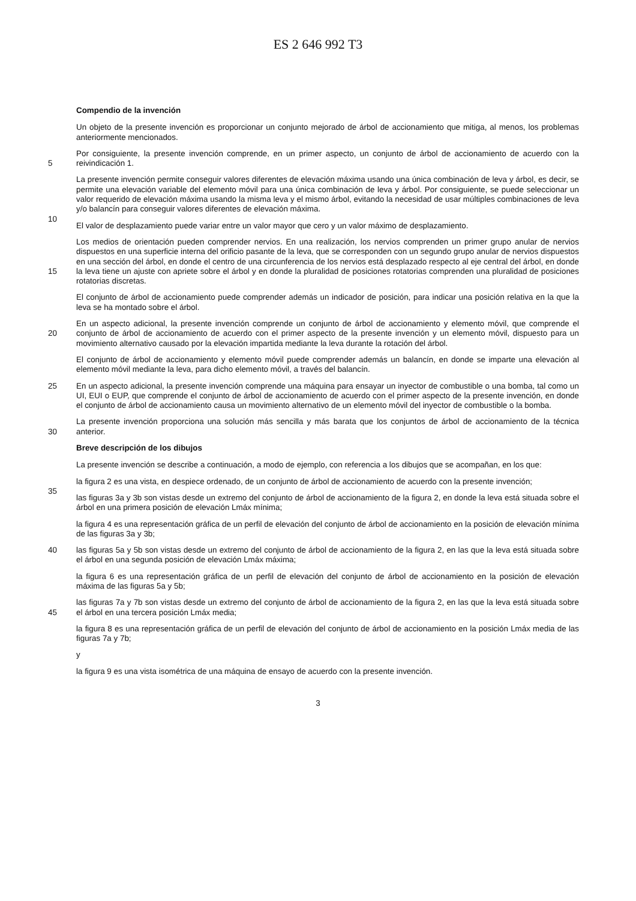ES 2 646 992 T3
Compendio de la invención
Un objeto de la presente invención es proporcionar un conjunto mejorado de árbol de accionamiento que mitiga, al menos, los problemas anteriormente mencionados.
5 Por consiguiente, la presente invención comprende, en un primer aspecto, un conjunto de árbol de accionamiento de acuerdo con la reivindicación 1.
10 La presente invención permite conseguir valores diferentes de elevación máxima usando una única combinación de leva y árbol, es decir, se permite una elevación variable del elemento móvil para una única combinación de leva y árbol. Por consiguiente, se puede seleccionar un valor requerido de elevación máxima usando la misma leva y el mismo árbol, evitando la necesidad de usar múltiples combinaciones de leva y/o balancín para conseguir valores diferentes de elevación máxima.
El valor de desplazamiento puede variar entre un valor mayor que cero y un valor máximo de desplazamiento.
15 Los medios de orientación pueden comprender nervios. En una realización, los nervios comprenden un primer grupo anular de nervios dispuestos en una superficie interna del orificio pasante de la leva, que se corresponden con un segundo grupo anular de nervios dispuestos en una sección del árbol, en donde el centro de una circunferencia de los nervios está desplazado respecto al eje central del árbol, en donde la leva tiene un ajuste con apriete sobre el árbol y en donde la pluralidad de posiciones rotatorias comprenden una pluralidad de posiciones rotatorias discretas.
El conjunto de árbol de accionamiento puede comprender además un indicador de posición, para indicar una posición relativa en la que la leva se ha montado sobre el árbol.
20 En un aspecto adicional, la presente invención comprende un conjunto de árbol de accionamiento y elemento móvil, que comprende el conjunto de árbol de accionamiento de acuerdo con el primer aspecto de la presente invención y un elemento móvil, dispuesto para un movimiento alternativo causado por la elevación impartida mediante la leva durante la rotación del árbol.
El conjunto de árbol de accionamiento y elemento móvil puede comprender además un balancín, en donde se imparte una elevación al elemento móvil mediante la leva, para dicho elemento móvil, a través del balancín.
25 En un aspecto adicional, la presente invención comprende una máquina para ensayar un inyector de combustible o una bomba, tal como un UI, EUI o EUP, que comprende el conjunto de árbol de accionamiento de acuerdo con el primer aspecto de la presente invención, en donde el conjunto de árbol de accionamiento causa un movimiento alternativo de un elemento móvil del inyector de combustible o la bomba.
30 La presente invención proporciona una solución más sencilla y más barata que los conjuntos de árbol de accionamiento de la técnica anterior.
Breve descripción de los dibujos
La presente invención se describe a continuación, a modo de ejemplo, con referencia a los dibujos que se acompañan, en los que:
35 la figura 2 es una vista, en despiece ordenado, de un conjunto de árbol de accionamiento de acuerdo con la presente invención;
las figuras 3a y 3b son vistas desde un extremo del conjunto de árbol de accionamiento de la figura 2, en donde la leva está situada sobre el árbol en una primera posición de elevación Lmáx mínima;
la figura 4 es una representación gráfica de un perfil de elevación del conjunto de árbol de accionamiento en la posición de elevación mínima de las figuras 3a y 3b;
40 las figuras 5a y 5b son vistas desde un extremo del conjunto de árbol de accionamiento de la figura 2, en las que la leva está situada sobre el árbol en una segunda posición de elevación Lmáx máxima;
la figura 6 es una representación gráfica de un perfil de elevación del conjunto de árbol de accionamiento en la posición de elevación máxima de las figuras 5a y 5b;
45 las figuras 7a y 7b son vistas desde un extremo del conjunto de árbol de accionamiento de la figura 2, en las que la leva está situada sobre el árbol en una tercera posición Lmáx media;
la figura 8 es una representación gráfica de un perfil de elevación del conjunto de árbol de accionamiento en la posición Lmáx media de las figuras 7a y 7b;
y
la figura 9 es una vista isométrica de una máquina de ensayo de acuerdo con la presente invención.
3